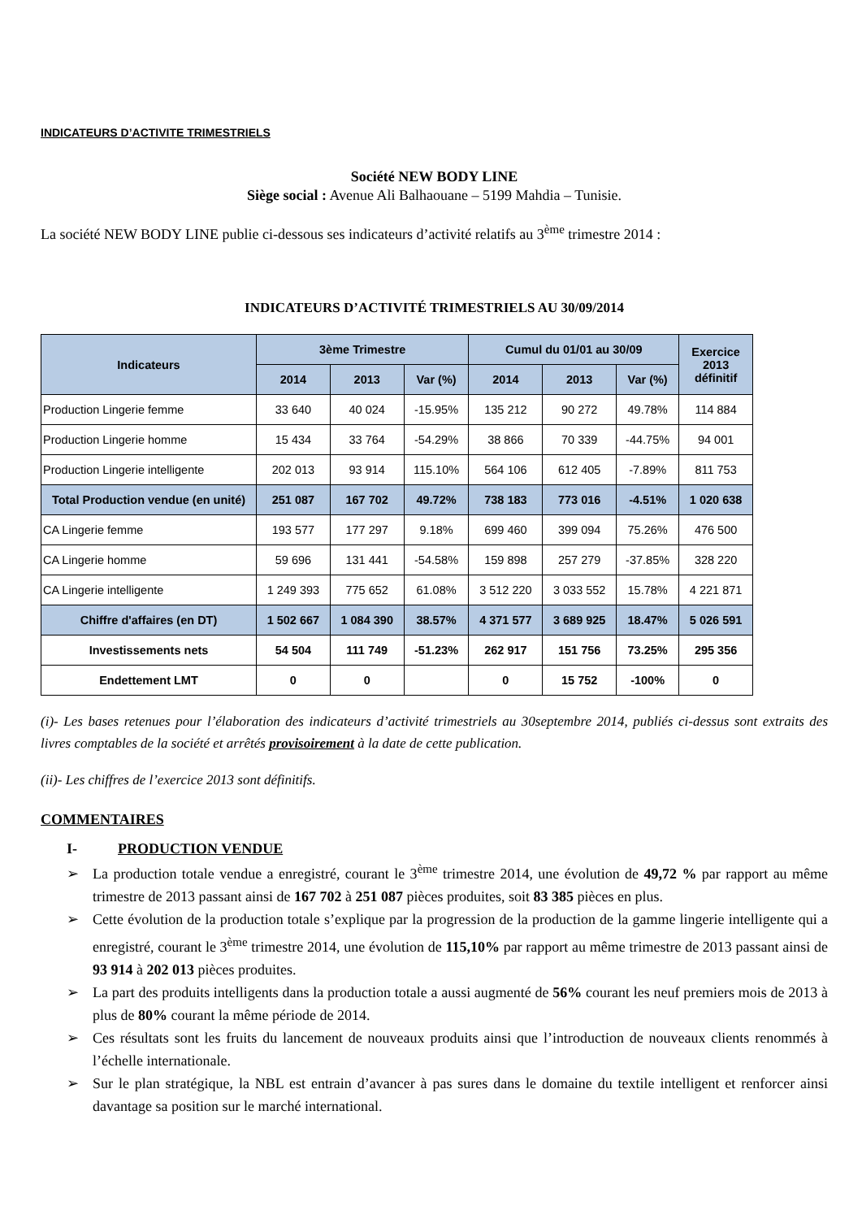INDICATEURS D’ACTIVITE TRIMESTRIELS
Société NEW BODY LINE
Siège social : Avenue Ali Balhaouane – 5199 Mahdia – Tunisie.
La société NEW BODY LINE publie ci-dessous ses indicateurs d’activité relatifs au 3<sup>ème</sup> trimestre 2014 :
INDICATEURS D’ACTIVITÉ TRIMESTRIELS AU 30/09/2014
| Indicateurs | 3ème Trimestre | | | Cumul du 01/01 au 30/09 | | | Exercice 2013 définitif |
| --- | --- | --- | --- | --- | --- | --- | --- |
| | 2014 | 2013 | Var (%) | 2014 | 2013 | Var (%) | |
| Production Lingerie femme | 33 640 | 40 024 | -15.95% | 135 212 | 90 272 | 49.78% | 114 884 |
| Production Lingerie homme | 15 434 | 33 764 | -54.29% | 38 866 | 70 339 | -44.75% | 94 001 |
| Production Lingerie intelligente | 202 013 | 93 914 | 115.10% | 564 106 | 612 405 | -7.89% | 811 753 |
| Total Production vendue (en unité) | 251 087 | 167 702 | 49.72% | 738 183 | 773 016 | -4.51% | 1 020 638 |
| CA Lingerie femme | 193 577 | 177 297 | 9.18% | 699 460 | 399 094 | 75.26% | 476 500 |
| CA Lingerie homme | 59 696 | 131 441 | -54.58% | 159 898 | 257 279 | -37.85% | 328 220 |
| CA Lingerie intelligente | 1 249 393 | 775 652 | 61.08% | 3 512 220 | 3 033 552 | 15.78% | 4 221 871 |
| Chiffre d'affaires (en DT) | 1 502 667 | 1 084 390 | 38.57% | 4 371 577 | 3 689 925 | 18.47% | 5 026 591 |
| Investissements nets | 54 504 | 111 749 | -51.23% | 262 917 | 151 756 | 73.25% | 295 356 |
| Endettement LMT | 0 | 0 | | 0 | 15 752 | -100% | 0 |
(i)- Les bases retenues pour l’élaboration des indicateurs d’activité trimestriels au 30septembre 2014, publiés ci-dessus sont extraits des livres comptables de la société et arrêtés provisoirement à la date de cette publication.
(ii)- Les chiffres de l’exercice 2013 sont définitifs.
COMMENTAIRES
I- PRODUCTION VENDUE
La production totale vendue a enregistré, courant le 3<sup>ème</sup> trimestre 2014, une évolution de 49,72 % par rapport au même trimestre de 2013 passant ainsi de 167 702 à 251 087 pièces produites, soit 83 385 pièces en plus.
Cette évolution de la production totale s’explique par la progression de la production de la gamme lingerie intelligente qui a enregistré, courant le 3<sup>ème</sup> trimestre 2014, une évolution de 115,10% par rapport au même trimestre de 2013 passant ainsi de 93 914 à 202 013 pièces produites.
La part des produits intelligents dans la production totale a aussi augmenté de 56% courant les neuf premiers mois de 2013 à plus de 80% courant la même période de 2014.
Ces résultats sont les fruits du lancement de nouveaux produits ainsi que l’introduction de nouveaux clients renommés à l’échelle internationale.
Sur le plan stratégique, la NBL est entrain d’avancer à pas sures dans le domaine du textile intelligent et renforcer ainsi davantage sa position sur le marché international.